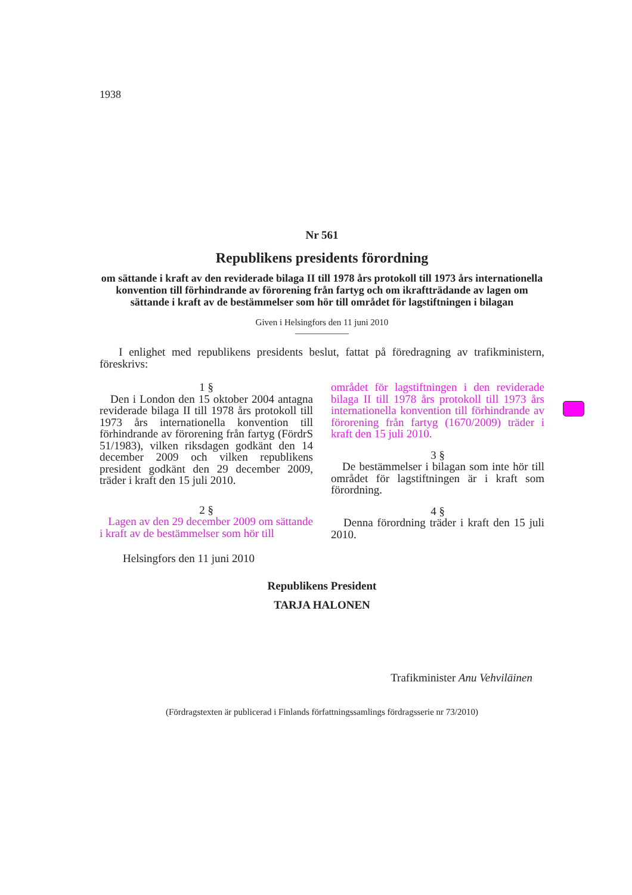1938
Nr 561
Republikens presidents förordning
om sättande i kraft av den reviderade bilaga II till 1978 års protokoll till 1973 års internationella konvention till förhindrande av förorening från fartyg och om ikraftträdande av lagen om sättande i kraft av de bestämmelser som hör till området för lagstiftningen i bilagan
Given i Helsingfors den 11 juni 2010
I enlighet med republikens presidents beslut, fattat på föredragning av trafikministern, föreskrivs:
1 §
Den i London den 15 oktober 2004 antagna reviderade bilaga II till 1978 års protokoll till 1973 års internationella konvention till förhindrande av förorening från fartyg (FördrS 51/1983), vilken riksdagen godkänt den 14 december 2009 och vilken republikens president godkänt den 29 december 2009, träder i kraft den 15 juli 2010.
2 §
Lagen av den 29 december 2009 om sättande i kraft av de bestämmelser som hör till
området för lagstiftningen i den reviderade bilaga II till 1978 års protokoll till 1973 års internationella konvention till förhindrande av förorening från fartyg (1670/2009) träder i kraft den 15 juli 2010.
3 §
De bestämmelser i bilagan som inte hör till området för lagstiftningen är i kraft som förordning.
4 §
Denna förordning träder i kraft den 15 juli 2010.
Helsingfors den 11 juni 2010
Republikens President
TARJA HALONEN
Trafikminister Anu Vehviläinen
(Fördragstexten är publicerad i Finlands författningssamlings fördragsserie nr 73/2010)